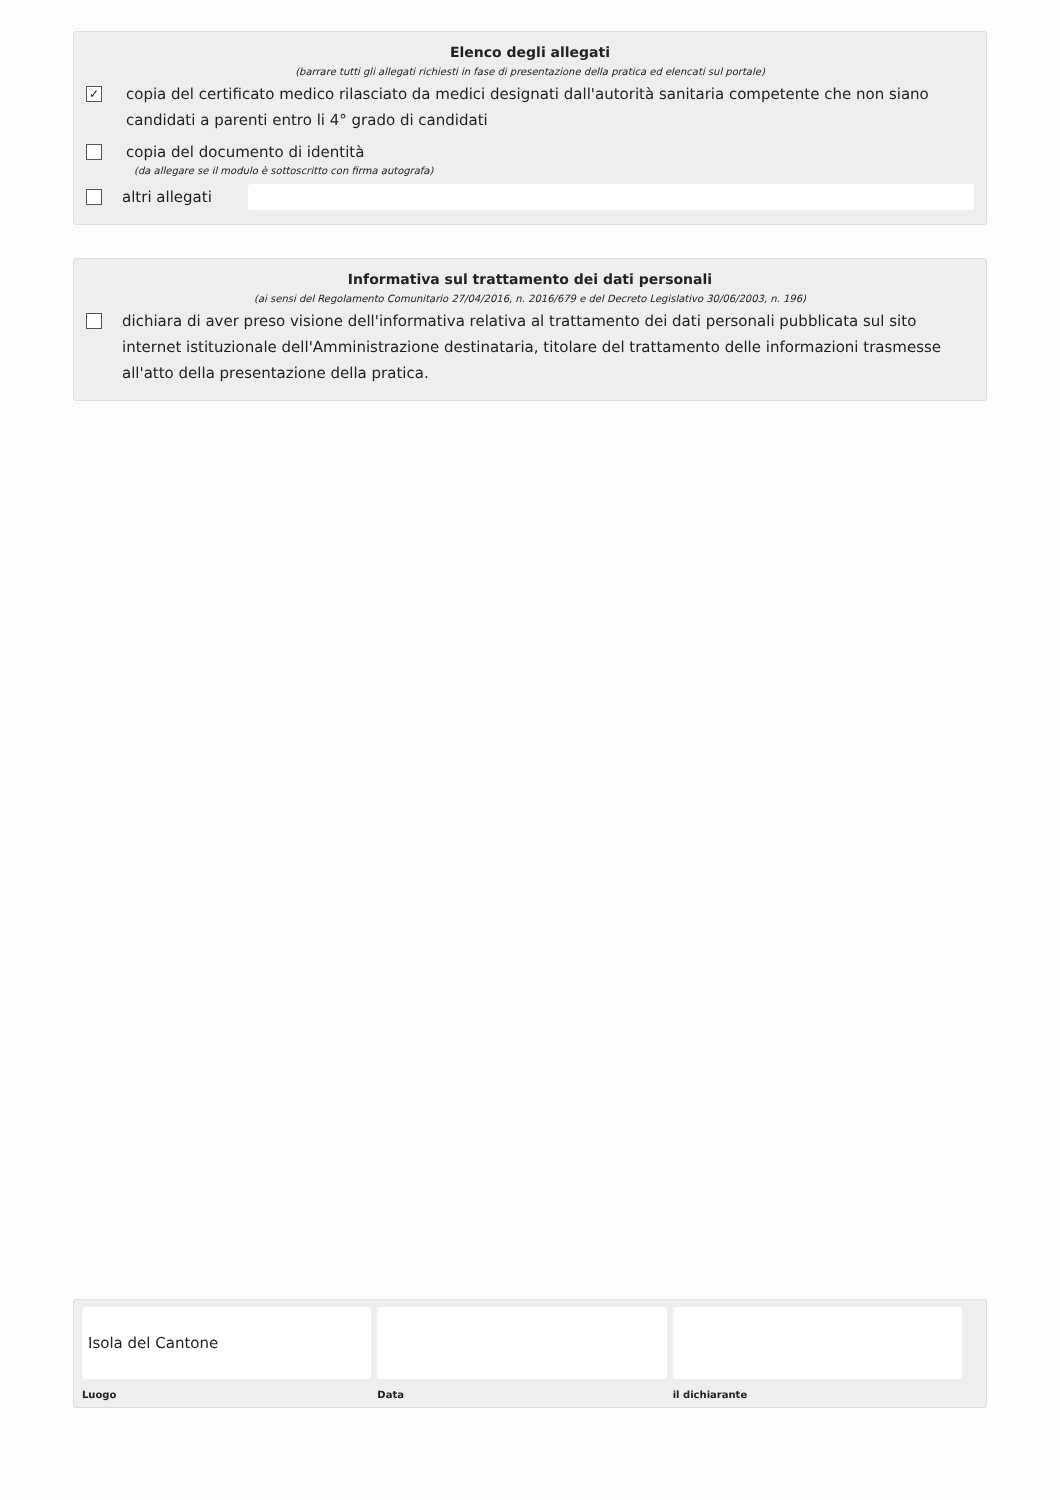Elenco degli allegati
(barrare tutti gli allegati richiesti in fase di presentazione della pratica ed elencati sul portale)
✓ copia del certificato medico rilasciato da medici designati dall'autorità sanitaria competente che non siano candidati a parenti entro li 4° grado di candidati
copia del documento di identità
(da allegare se il modulo è sottoscritto con firma autografa)
altri allegati
Informativa sul trattamento dei dati personali
(ai sensi del Regolamento Comunitario 27/04/2016, n. 2016/679 e del Decreto Legislativo 30/06/2003, n. 196)
dichiara di aver preso visione dell'informativa relativa al trattamento dei dati personali pubblicata sul sito internet istituzionale dell'Amministrazione destinataria, titolare del trattamento delle informazioni trasmesse all'atto della presentazione della pratica.
Isola del Cantone
Luogo
Data il dichiarante